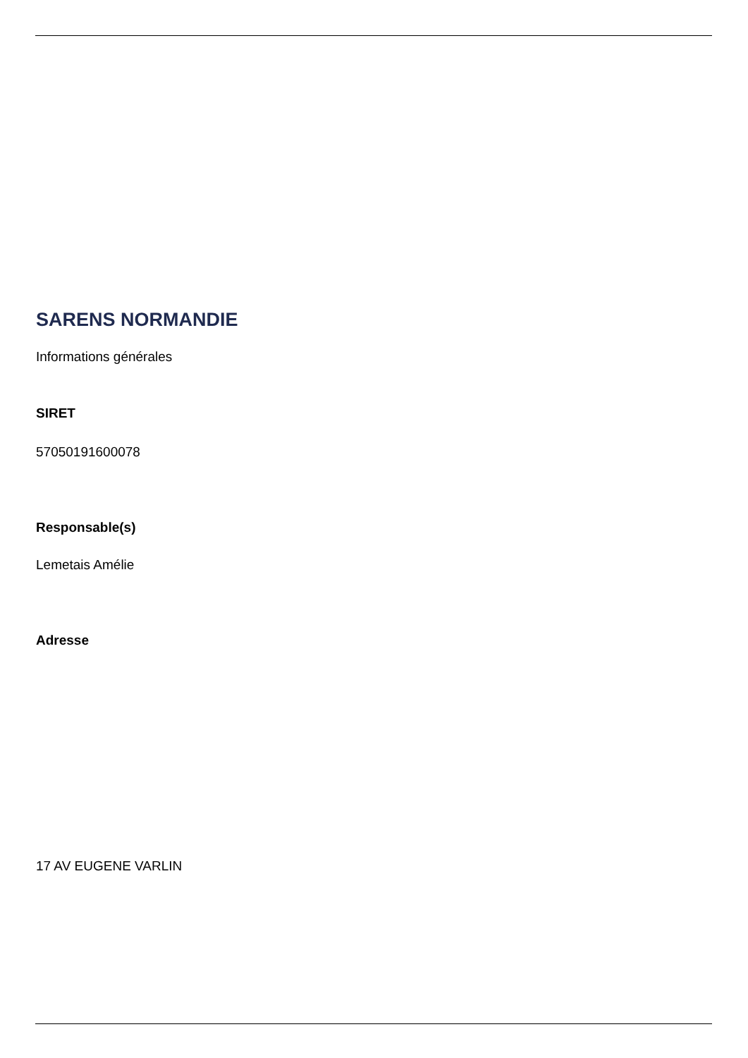SARENS NORMANDIE
Informations générales
SIRET
57050191600078
Responsable(s)
Lemetais Amélie
Adresse
17 AV EUGENE VARLIN